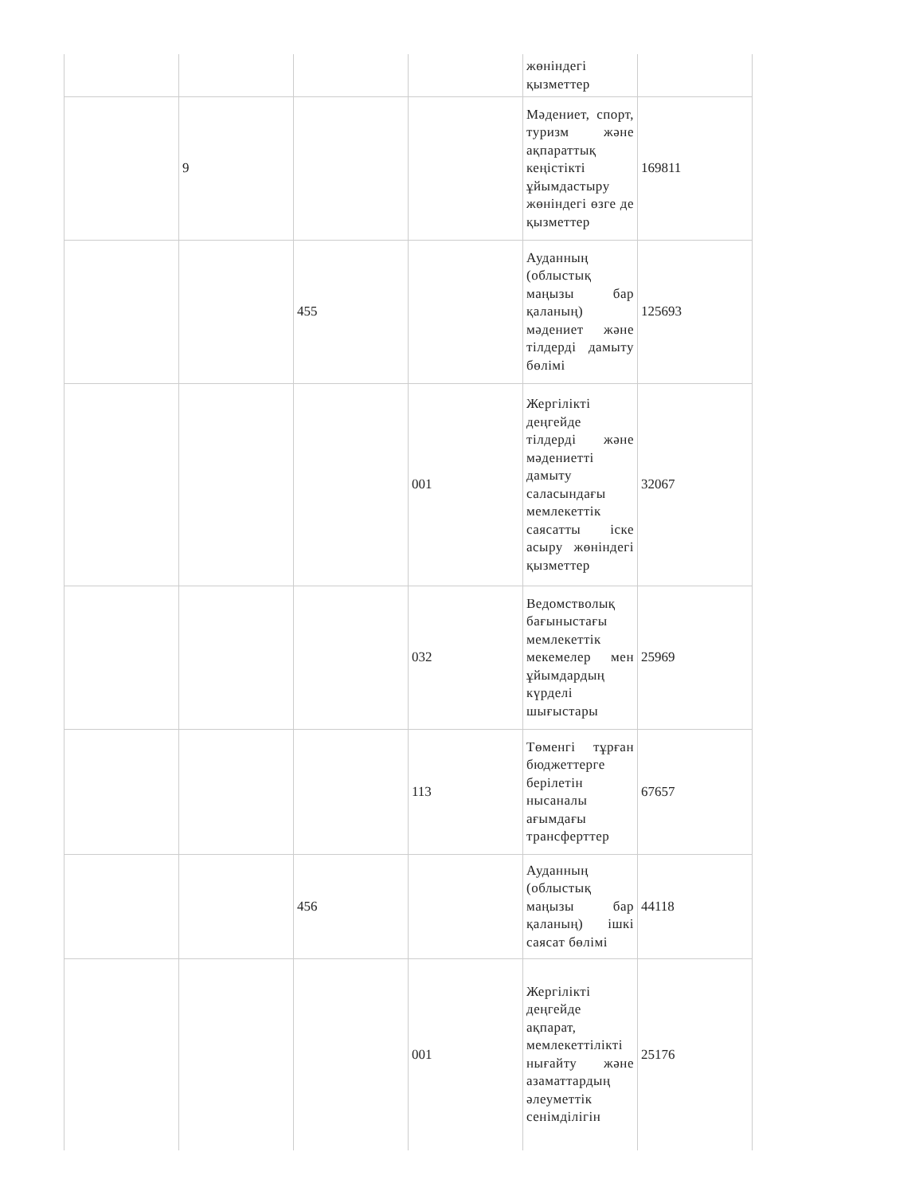| | | | | жөніндегі қызметтер | |
| | 9 | | | Мәдениет, спорт, туризм және ақпараттық кеңістікті ұйымдастыру жөніндегі өзге де қызметтер | 169811 |
| | | 455 | | Ауданның (облыстық маңызы бар қаланың) мәдениет және тілдерді дамыту бөлімі | 125693 |
| | | | 001 | Жергілікті деңгейде тілдерді және мәдениетті дамыту саласындағы мемлекеттік саясатты іске асыру жөніндегі қызметтер | 32067 |
| | | | 032 | Ведомстволық бағыныстағы мемлекеттік мекемелер мен ұйымдардың күрделі шығыстары | 25969 |
| | | | 113 | Төменгі тұрған бюджеттерге берілетін нысаналы ағымдағы трансферттер | 67657 |
| | | 456 | | Ауданның (облыстық маңызы бар қаланың) ішкі саясат бөлімі | 44118 |
| | | | 001 | Жергілікті деңгейде ақпарат, мемлекеттілікті нығайту және азаматтардың әлеуметтік сенімділігін | 25176 |